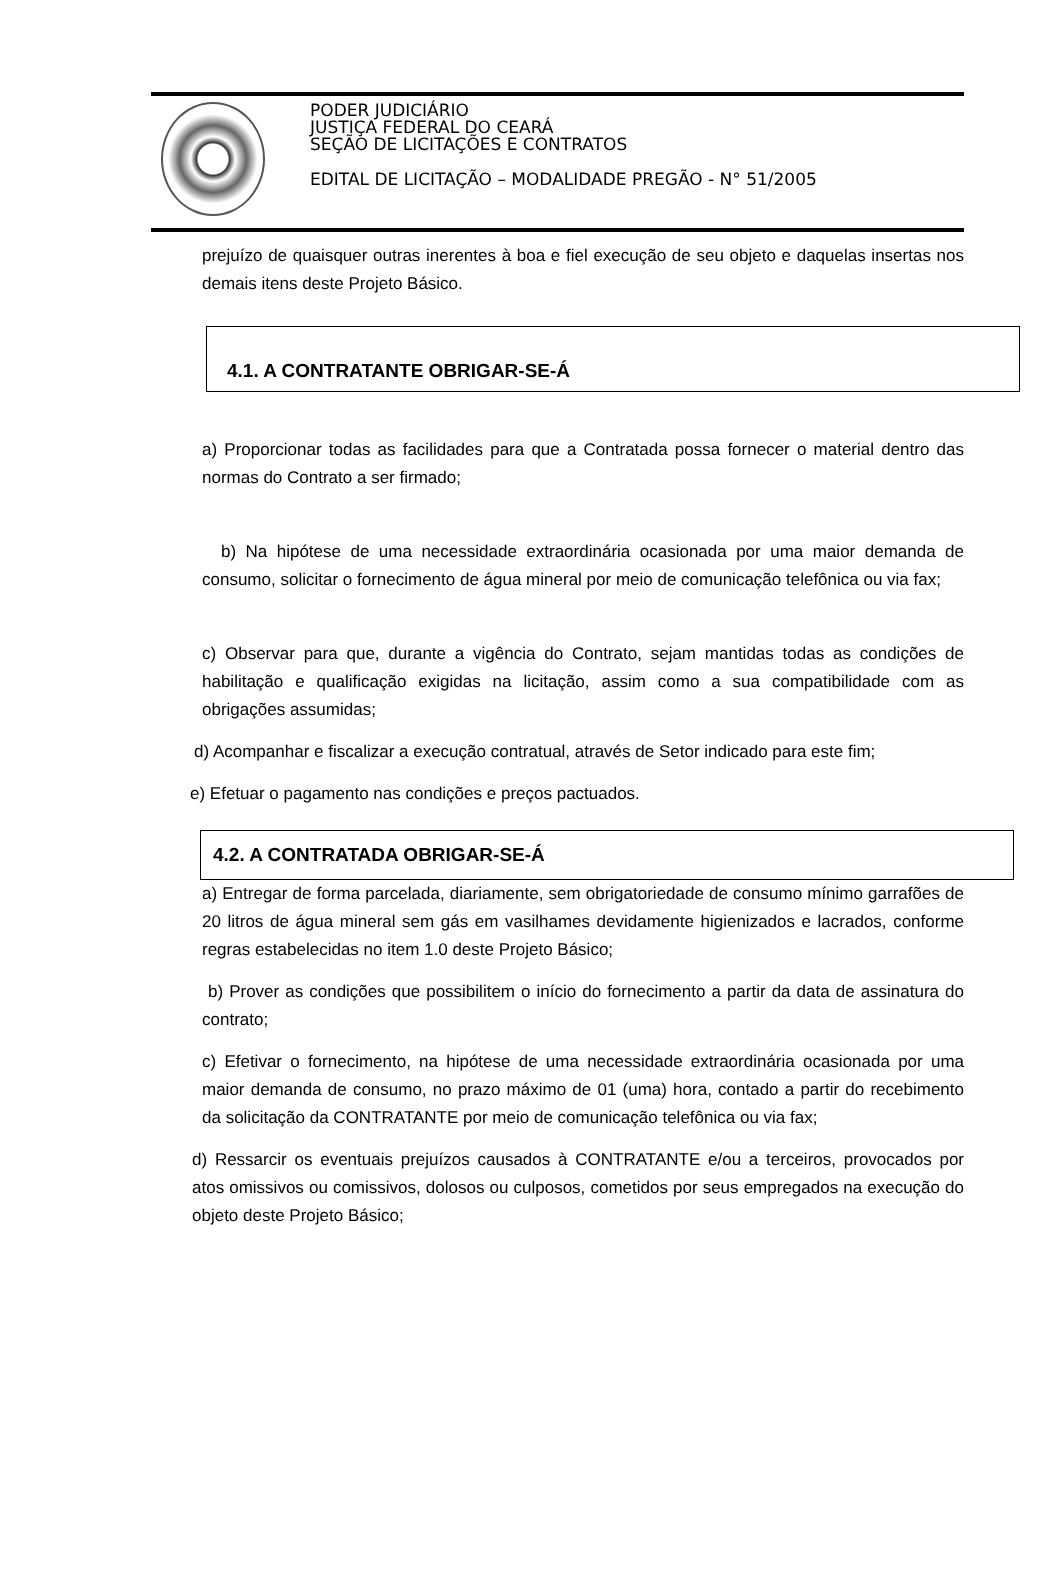PODER JUDICIÁRIO
JUSTIÇA FEDERAL DO CEARÁ
SEÇÃO DE LICITAÇÕES E CONTRATOS
EDITAL DE LICITAÇÃO – MODALIDADE PREGÃO - N° 51/2005
prejuízo de quaisquer outras inerentes à boa e fiel execução de seu objeto e daquelas insertas nos demais itens deste Projeto Básico.
4.1. A CONTRATANTE OBRIGAR-SE-Á
a) Proporcionar todas as facilidades para que a Contratada possa fornecer o material dentro das normas do Contrato a ser firmado;
b) Na hipótese de uma necessidade extraordinária ocasionada por uma maior demanda de consumo, solicitar o fornecimento de água mineral por meio de comunicação telefônica ou via fax;
c) Observar para que, durante a vigência do Contrato, sejam mantidas todas as condições de habilitação e qualificação exigidas na licitação, assim como a sua compatibilidade com as obrigações assumidas;
d) Acompanhar e fiscalizar a execução contratual, através de Setor indicado para este fim;
e) Efetuar o pagamento nas condições e preços pactuados.
4.2. A CONTRATADA OBRIGAR-SE-Á
a) Entregar de forma parcelada, diariamente, sem obrigatoriedade de consumo mínimo garrafões de 20 litros de água mineral sem gás em vasilhames devidamente higienizados e lacrados, conforme regras estabelecidas no item 1.0 deste Projeto Básico;
b) Prover as condições que possibilitem o início do fornecimento a partir da data de assinatura do contrato;
c) Efetivar o fornecimento, na hipótese de uma necessidade extraordinária ocasionada por uma maior demanda de consumo, no prazo máximo de 01 (uma) hora, contado a partir do recebimento da solicitação da CONTRATANTE por meio de comunicação telefônica ou via fax;
d) Ressarcir os eventuais prejuízos causados à CONTRATANTE e/ou a terceiros, provocados por atos omissivos ou comissivos, dolosos ou culposos, cometidos por seus empregados na execução do objeto deste Projeto Básico;